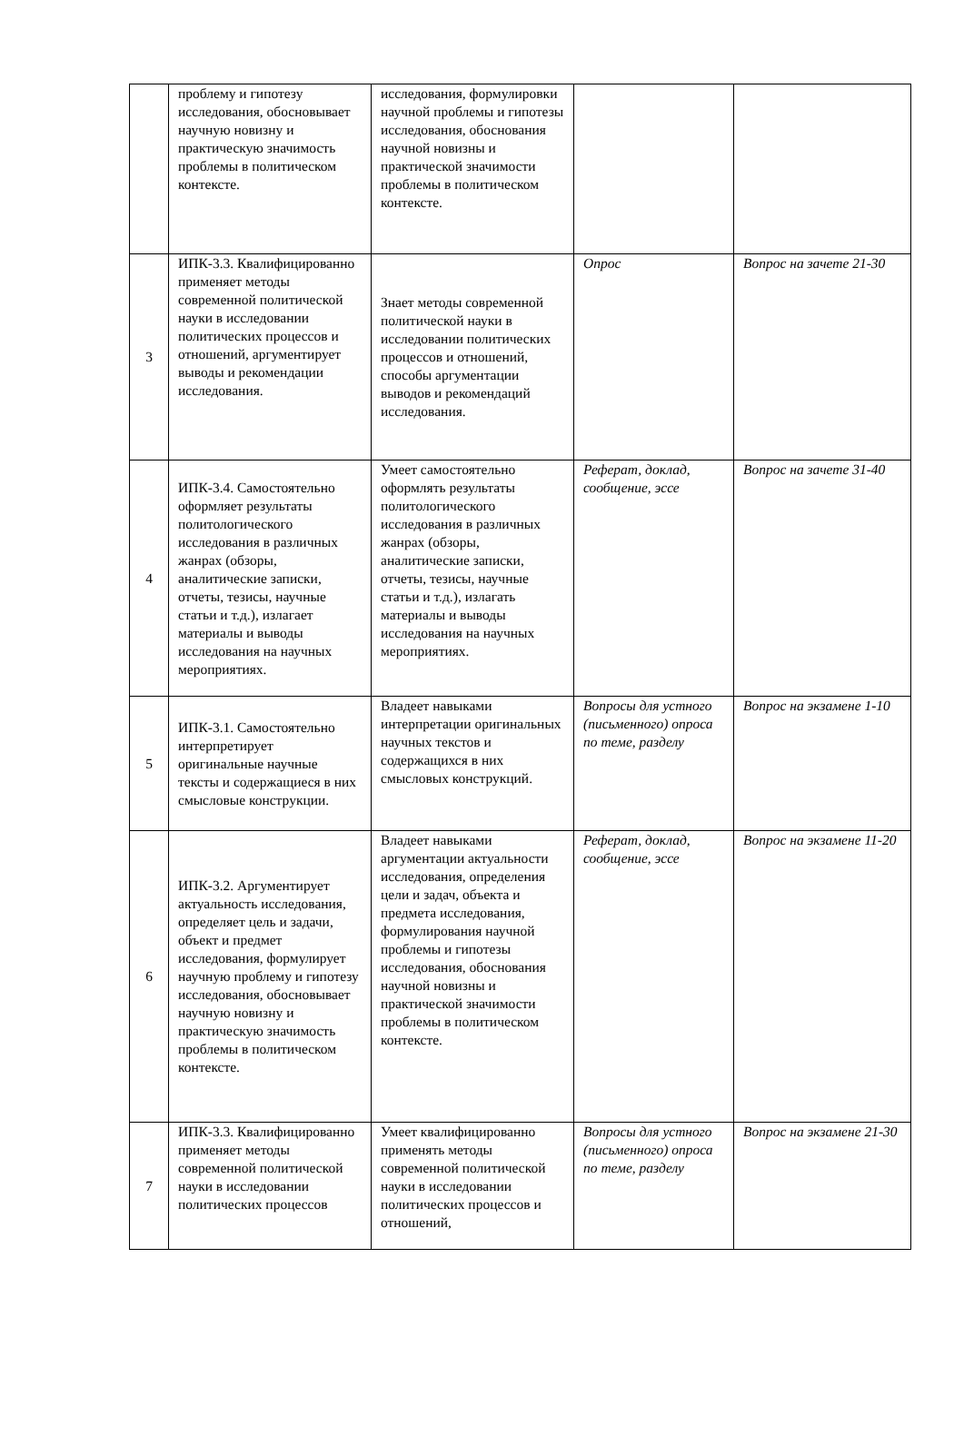| | проблему и гипотезу исследования, обосновывает научную новизну и практическую значимость проблемы в политическом контексте. | исследования, формулировки научной проблемы и гипотезы исследования, обоснования научной новизны и практической значимости проблемы в политическом контексте. | | |
| 3 | ИПК-3.3. Квалифицированно применяет методы современной политической науки в исследовании политических процессов и отношений, аргументирует выводы и рекомендации исследования. | Знает методы современной политической науки в исследовании политических процессов и отношений, способы аргументации выводов и рекомендаций исследования. | Опрос | Вопрос на зачете 21-30 |
| 4 | ИПК-3.4. Самостоятельно оформляет результаты политологического исследования в различных жанрах (обзоры, аналитические записки, отчеты, тезисы, научные статьи и т.д.), излагает материалы и выводы исследования на научных мероприятиях. | Умеет самостоятельно оформлять результаты политологического исследования в различных жанрах (обзоры, аналитические записки, отчеты, тезисы, научные статьи и т.д.), излагать материалы и выводы исследования на научных мероприятиях. | Реферат, доклад, сообщение, эссе | Вопрос на зачете 31-40 |
| 5 | ИПК-3.1. Самостоятельно интерпретирует оригинальные научные тексты и содержащиеся в них смысловые конструкции. | Владеет навыками интерпретации оригинальных научных текстов и содержащихся в них смысловых конструкций. | Вопросы для устного (письменного) опроса по теме, разделу | Вопрос на экзамене 1-10 |
| 6 | ИПК-3.2. Аргументирует актуальность исследования, определяет цель и задачи, объект и предмет исследования, формулирует научную проблему и гипотезу исследования, обосновывает научную новизну и практическую значимость проблемы в политическом контексте. | Владеет навыками аргументации актуальности исследования, определения цели и задач, объекта и предмета исследования, формулирования научной проблемы и гипотезы исследования, обоснования научной новизны и практической значимости проблемы в политическом контексте. | Реферат, доклад, сообщение, эссе | Вопрос на экзамене 11-20 |
| 7 | ИПК-3.3. Квалифицированно применяет методы современной политической науки в исследовании политических процессов | Умеет квалифицированно применять методы современной политической науки в исследовании политических процессов и отношений, | Вопросы для устного (письменного) опроса по теме, разделу | Вопрос на экзамене 21-30 |